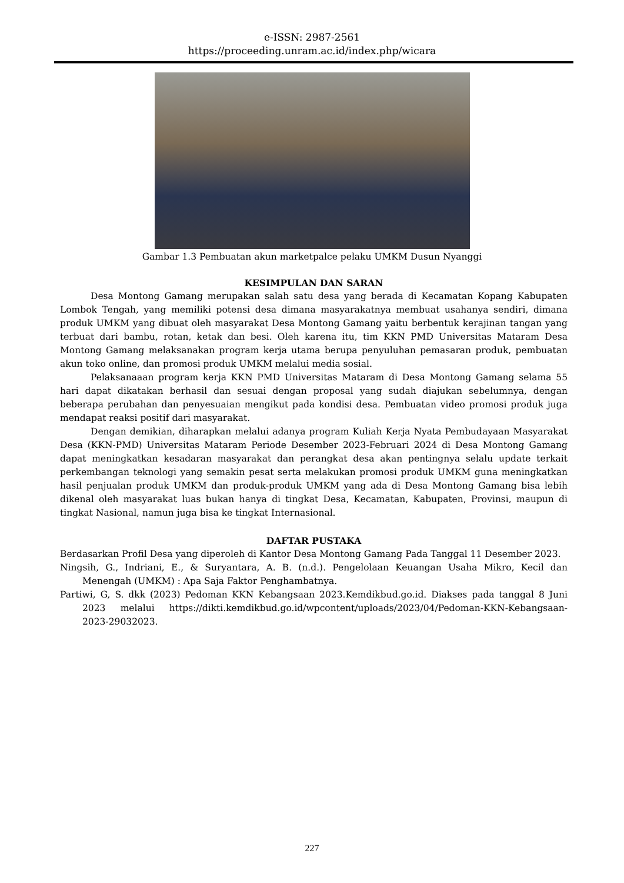e-ISSN: 2987-2561
https://proceeding.unram.ac.id/index.php/wicara
Gambar 1.3 Pembuatan akun marketpalce pelaku UMKM Dusun Nyanggi
KESIMPULAN DAN SARAN
Desa Montong Gamang merupakan salah satu desa yang berada di Kecamatan Kopang Kabupaten Lombok Tengah, yang memiliki potensi desa dimana masyarakatnya membuat usahanya sendiri, dimana produk UMKM yang dibuat oleh masyarakat Desa Montong Gamang yaitu berbentuk kerajinan tangan yang terbuat dari bambu, rotan, ketak dan besi. Oleh karena itu, tim KKN PMD Universitas Mataram Desa Montong Gamang melaksanakan program kerja utama berupa penyuluhan pemasaran produk, pembuatan akun toko online, dan promosi produk UMKM melalui media sosial.
Pelaksanaaan program kerja KKN PMD Universitas Mataram di Desa Montong Gamang selama 55 hari dapat dikatakan berhasil dan sesuai dengan proposal yang sudah diajukan sebelumnya, dengan beberapa perubahan dan penyesuaian mengikut pada kondisi desa. Pembuatan video promosi produk juga mendapat reaksi positif dari masyarakat.
Dengan demikian, diharapkan melalui adanya program Kuliah Kerja Nyata Pembudayaan Masyarakat Desa (KKN-PMD) Universitas Mataram Periode Desember 2023-Februari 2024 di Desa Montong Gamang dapat meningkatkan kesadaran masyarakat dan perangkat desa akan pentingnya selalu update terkait perkembangan teknologi yang semakin pesat serta melakukan promosi produk UMKM guna meningkatkan hasil penjualan produk UMKM dan produk-produk UMKM yang ada di Desa Montong Gamang bisa lebih dikenal oleh masyarakat luas bukan hanya di tingkat Desa, Kecamatan, Kabupaten, Provinsi, maupun di tingkat Nasional, namun juga bisa ke tingkat Internasional.
DAFTAR PUSTAKA
Berdasarkan Profil Desa yang diperoleh di Kantor Desa Montong Gamang Pada Tanggal 11 Desember 2023.
Ningsih, G., Indriani, E., & Suryantara, A. B. (n.d.). Pengelolaan Keuangan Usaha Mikro, Kecil dan Menengah (UMKM) : Apa Saja Faktor Penghambatnya.
Partiwi, G, S. dkk (2023) Pedoman KKN Kebangsaan 2023.Kemdikbud.go.id. Diakses pada tanggal 8 Juni 2023 melalui https://dikti.kemdikbud.go.id/wpcontent/uploads/2023/04/Pedoman-KKN-Kebangsaan-2023-29032023.
227